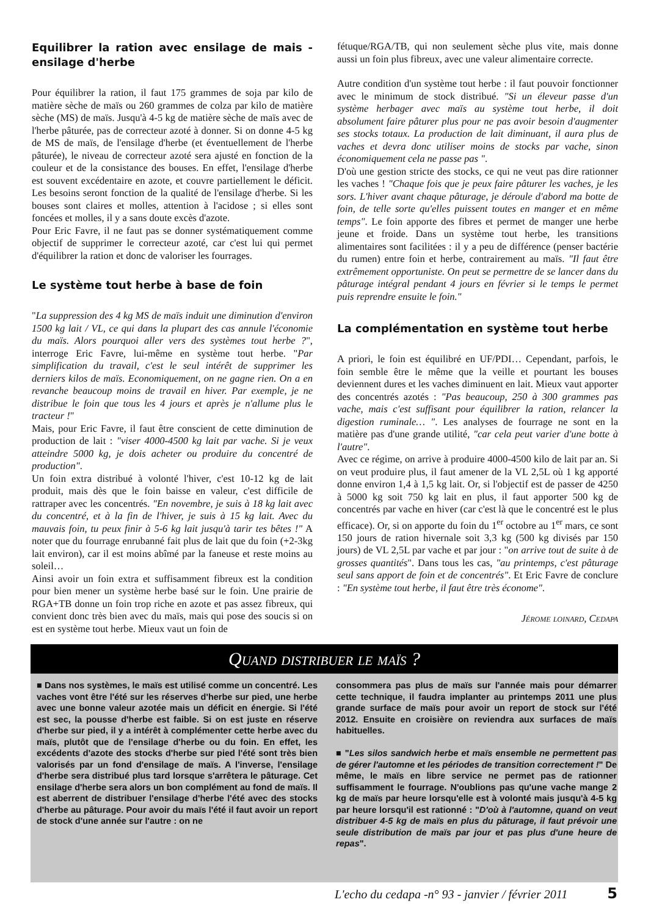Equilibrer la ration avec ensilage de mais - ensilage d'herbe
Pour équilibrer la ration, il faut 175 grammes de soja par kilo de matière sèche de maïs ou 260 grammes de colza par kilo de matière sèche (MS) de maïs. Jusqu'à 4-5 kg de matière sèche de maïs avec de l'herbe pâturée, pas de correcteur azoté à donner. Si on donne 4-5 kg de MS de maïs, de l'ensilage d'herbe (et éventuellement de l'herbe pâturée), le niveau de correcteur azoté sera ajusté en fonction de la couleur et de la consistance des bouses. En effet, l'ensilage d'herbe est souvent excédentaire en azote, et couvre partiellement le déficit. Les besoins seront fonction de la qualité de l'ensilage d'herbe. Si les bouses sont claires et molles, attention à l'acidose ; si elles sont foncées et molles, il y a sans doute excès d'azote.
Pour Eric Favre, il ne faut pas se donner systématiquement comme objectif de supprimer le correcteur azoté, car c'est lui qui permet d'équilibrer la ration et donc de valoriser les fourrages.
Le système tout herbe à base de foin
"La suppression des 4 kg MS de maïs induit une diminution d'environ 1500 kg lait / VL, ce qui dans la plupart des cas annule l'économie du maïs. Alors pourquoi aller vers des systèmes tout herbe ?", interroge Eric Favre, lui-même en système tout herbe. "Par simplification du travail, c'est le seul intérêt de supprimer les derniers kilos de maïs. Economiquement, on ne gagne rien. On a en revanche beaucoup moins de travail en hiver. Par exemple, je ne distribue le foin que tous les 4 jours et après je n'allume plus le tracteur !"
Mais, pour Eric Favre, il faut être conscient de cette diminution de production de lait : "viser 4000-4500 kg lait par vache. Si je veux atteindre 5000 kg, je dois acheter ou produire du concentré de production".
Un foin extra distribué à volonté l'hiver, c'est 10-12 kg de lait produit, mais dès que le foin baisse en valeur, c'est difficile de rattraper avec les concentrés. "En novembre, je suis à 18 kg lait avec du concentré, et à la fin de l'hiver, je suis à 15 kg lait. Avec du mauvais foin, tu peux finir à 5-6 kg lait jusqu'à tarir tes bêtes !" A noter que du fourrage enrubanné fait plus de lait que du foin (+2-3kg lait environ), car il est moins abîmé par la faneuse et reste moins au soleil…
Ainsi avoir un foin extra et suffisamment fibreux est la condition pour bien mener un système herbe basé sur le foin. Une prairie de RGA+TB donne un foin trop riche en azote et pas assez fibreux, qui convient donc très bien avec du maïs, mais qui pose des soucis si on est en système tout herbe. Mieux vaut un foin de
fétuque/RGA/TB, qui non seulement sèche plus vite, mais donne aussi un foin plus fibreux, avec une valeur alimentaire correcte.
Autre condition d'un système tout herbe : il faut pouvoir fonctionner avec le minimum de stock distribué. "Si un éleveur passe d'un système herbager avec maïs au système tout herbe, il doit absolument faire pâturer plus pour ne pas avoir besoin d'augmenter ses stocks totaux. La production de lait diminuant, il aura plus de vaches et devra donc utiliser moins de stocks par vache, sinon économiquement cela ne passe pas ".
D'où une gestion stricte des stocks, ce qui ne veut pas dire rationner les vaches ! "Chaque fois que je peux faire pâturer les vaches, je les sors. L'hiver avant chaque pâturage, je déroule d'abord ma botte de foin, de telle sorte qu'elles puissent toutes en manger et en même temps". Le foin apporte des fibres et permet de manger une herbe jeune et froide. Dans un système tout herbe, les transitions alimentaires sont facilitées : il y a peu de différence (penser bactérie du rumen) entre foin et herbe, contrairement au maïs. "Il faut être extrêmement opportuniste. On peut se permettre de se lancer dans du pâturage intégral pendant 4 jours en février si le temps le permet puis reprendre ensuite le foin."
La complémentation en système tout herbe
A priori, le foin est équilibré en UF/PDI… Cependant, parfois, le foin semble être le même que la veille et pourtant les bouses deviennent dures et les vaches diminuent en lait. Mieux vaut apporter des concentrés azotés : "Pas beaucoup, 250 à 300 grammes pas vache, mais c'est suffisant pour équilibrer la ration, relancer la digestion ruminale… ". Les analyses de fourrage ne sont en la matière pas d'une grande utilité, "car cela peut varier d'une botte à l'autre".
Avec ce régime, on arrive à produire 4000-4500 kilo de lait par an. Si on veut produire plus, il faut amener de la VL 2,5L où 1 kg apporté donne environ 1,4 à 1,5 kg lait. Or, si l'objectif est de passer de 4250 à 5000 kg soit 750 kg lait en plus, il faut apporter 500 kg de concentrés par vache en hiver (car c'est là que le concentré est le plus efficace). Or, si on apporte du foin du 1<sup>er</sup> octobre au 1<sup>er</sup> mars, ce sont 150 jours de ration hivernale soit 3,3 kg (500 kg divisés par 150 jours) de VL 2,5L par vache et par jour : "on arrive tout de suite à de grosses quantités". Dans tous les cas, "au printemps, c'est pâturage seul sans apport de foin et de concentrés". Et Eric Favre de conclure : "En système tout herbe, il faut être très économe".
Jérome loinard, Cedapa
Quand distribuer le maïs ?
■ Dans nos systèmes, le maïs est utilisé comme un concentré. Les vaches vont être l'été sur les réserves d'herbe sur pied, une herbe avec une bonne valeur azotée mais un déficit en énergie. Si l'été est sec, la pousse d'herbe est faible. Si on est juste en réserve d'herbe sur pied, il y a intérêt à complémenter cette herbe avec du maïs, plutôt que de l'ensilage d'herbe ou du foin. En effet, les excédents d'azote des stocks d'herbe sur pied l'été sont très bien valorisés par un fond d'ensilage de maïs. A l'inverse, l'ensilage d'herbe sera distribué plus tard lorsque s'arrêtera le pâturage. Cet ensilage d'herbe sera alors un bon complément au fond de maïs. Il est aberrent de distribuer l'ensilage d'herbe l'été avec des stocks d'herbe au pâturage. Pour avoir du maïs l'été il faut avoir un report de stock d'une année sur l'autre : on ne
consommera pas plus de maïs sur l'année mais pour démarrer cette technique, il faudra implanter au printemps 2011 une plus grande surface de maïs pour avoir un report de stock sur l'été 2012. Ensuite en croisière on reviendra aux surfaces de maïs habituelles.
■ "Les silos sandwich herbe et maïs ensemble ne permettent pas de gérer l'automne et les périodes de transition correctement !" De même, le maïs en libre service ne permet pas de rationner suffisamment le fourrage. N'oublions pas qu'une vache mange 2 kg de maïs par heure lorsqu'elle est à volonté mais jusqu'à 4-5 kg par heure lorsqu'il est rationné : "D'où à l'automne, quand on veut distribuer 4-5 kg de maïs en plus du pâturage, il faut prévoir une seule distribution de maïs par jour et pas plus d'une heure de repas".
L'echo du cedapa -n° 93 - janvier / février 2011 5